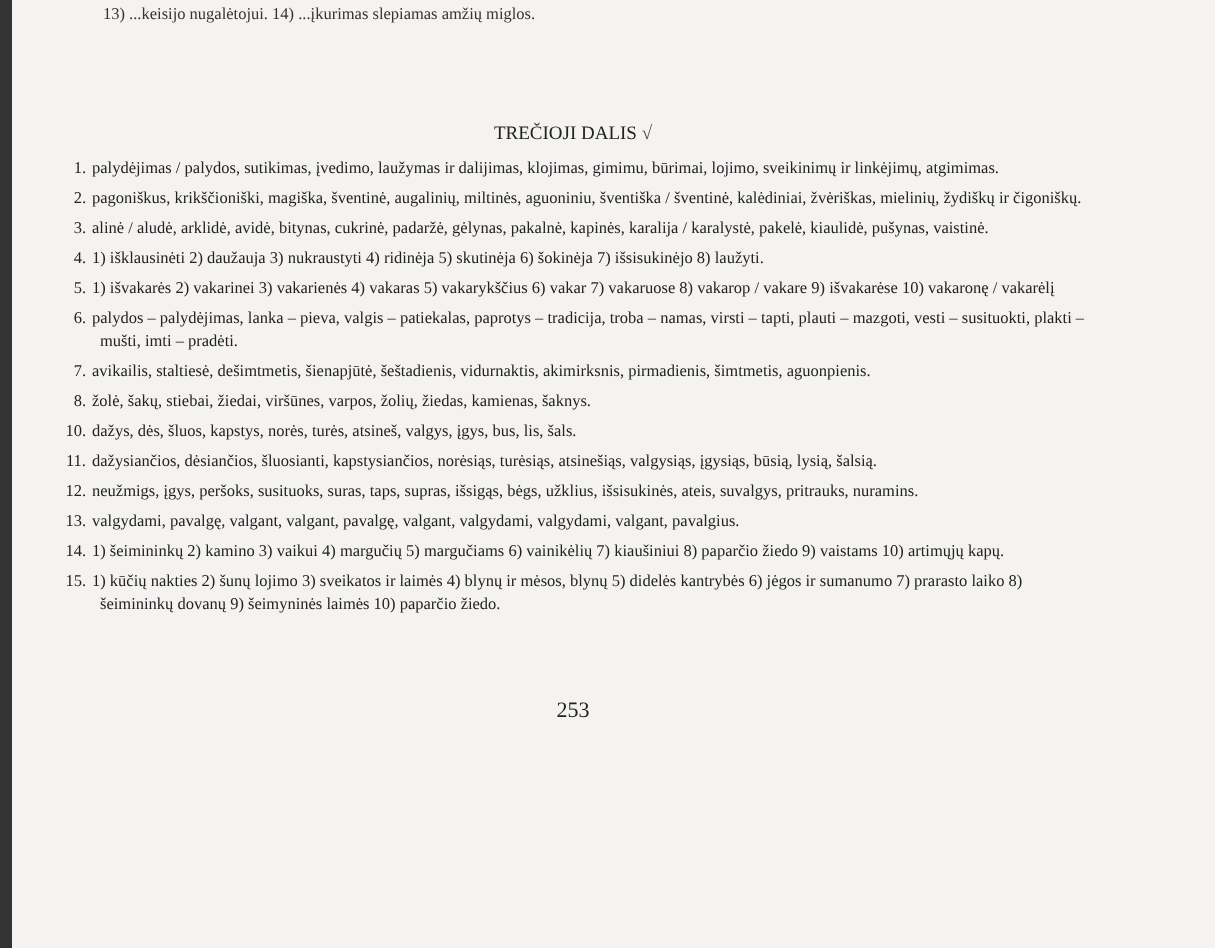13) ...keisijo nugalėtojui. 14) ...įkurimas slepiamas amžių miglos.
TREČIOJI DALIS √
1. palydėjimas / palydos, sutikimas, įvedimo, laužymas ir dalijimas, klojimas, gimimu, būrimai, lojimo, sveikinimų ir linkėjimų, atgimimas.
2. pagoniškus, krikščioniški, magiška, šventinė, augalinių, miltinės, aguoniniu, šventiška / šventinė, kalėdiniai, žvėriškas, mielinių, žydiškų ir čigoniškų.
3. alinė / aludė, arklidė, avidė, bitynas, cukrinė, padaržė, gėlynas, pakalnė, kapinės, karalija / karalystė, pakelė, kiaulidė, pušynas, vaistinė.
4. 1) išklausinėti 2) daužauja 3) nukraustyti 4) ridinėja 5) skutinėja 6) šokinėja 7) išsisukinėjo 8) laužyti.
5. 1) išvakarės 2) vakarinei 3) vakarienės 4) vakaras 5) vakarykščius 6) vakar 7) vakaruose 8) vakarop / vakare 9) išvakarėse 10) vakaronę / vakarėlį
6. palydos – palydėjimas, lanka – pieva, valgis – patiekalas, paprotys – tradicija, troba – namas, virsti – tapti, plauti – mazgoti, vesti – susituokti, plakti – mušti, imti – pradėti.
7. avikailis, staltiesė, dešimtmetis, šienapjūtė, šeštadienis, vidurnaktis, akimirksnis, pirmadienis, šimtmetis, aguonpienis.
8. žolė, šakų, stiebai, žiedai, viršūnes, varpos, žolių, žiedas, kamienas, šaknys.
10. dažys, dės, šluos, kapstys, norės, turės, atsineš, valgys, įgys, bus, lis, šals.
11. dažysiančios, dėsiančios, šluosianti, kapstysiančios, norėsiąs, turėsiąs, atsinešiąs, valgysiąs, įgysiąs, būsią, lysią, šalsią.
12. neužmigs, įgys, peršoks, susituoks, suras, taps, supras, išsigąs, bėgs, užklius, išsisukinės, ateis, suvalgys, pritrauks, nuramins.
13. valgydami, pavalgę, valgant, valgant, pavalgę, valgant, valgydami, valgydami, valgant, pavalgius.
14. 1) šeimininkų 2) kamino 3) vaikui 4) margučių 5) margučiams 6) vainikėlių 7) kiaušiniui 8) paparčio žiedo 9) vaistams 10) artimųjų kapų.
15. 1) kūčių nakties 2) šunų lojimo 3) sveikatos ir laimės 4) blynų ir mėsos, blynų 5) didelės kantrybės 6) jėgos ir sumanumo 7) prarasto laiko 8) šeimininkų dovanų 9) šeimyninės laimės 10) paparčio žiedo.
253